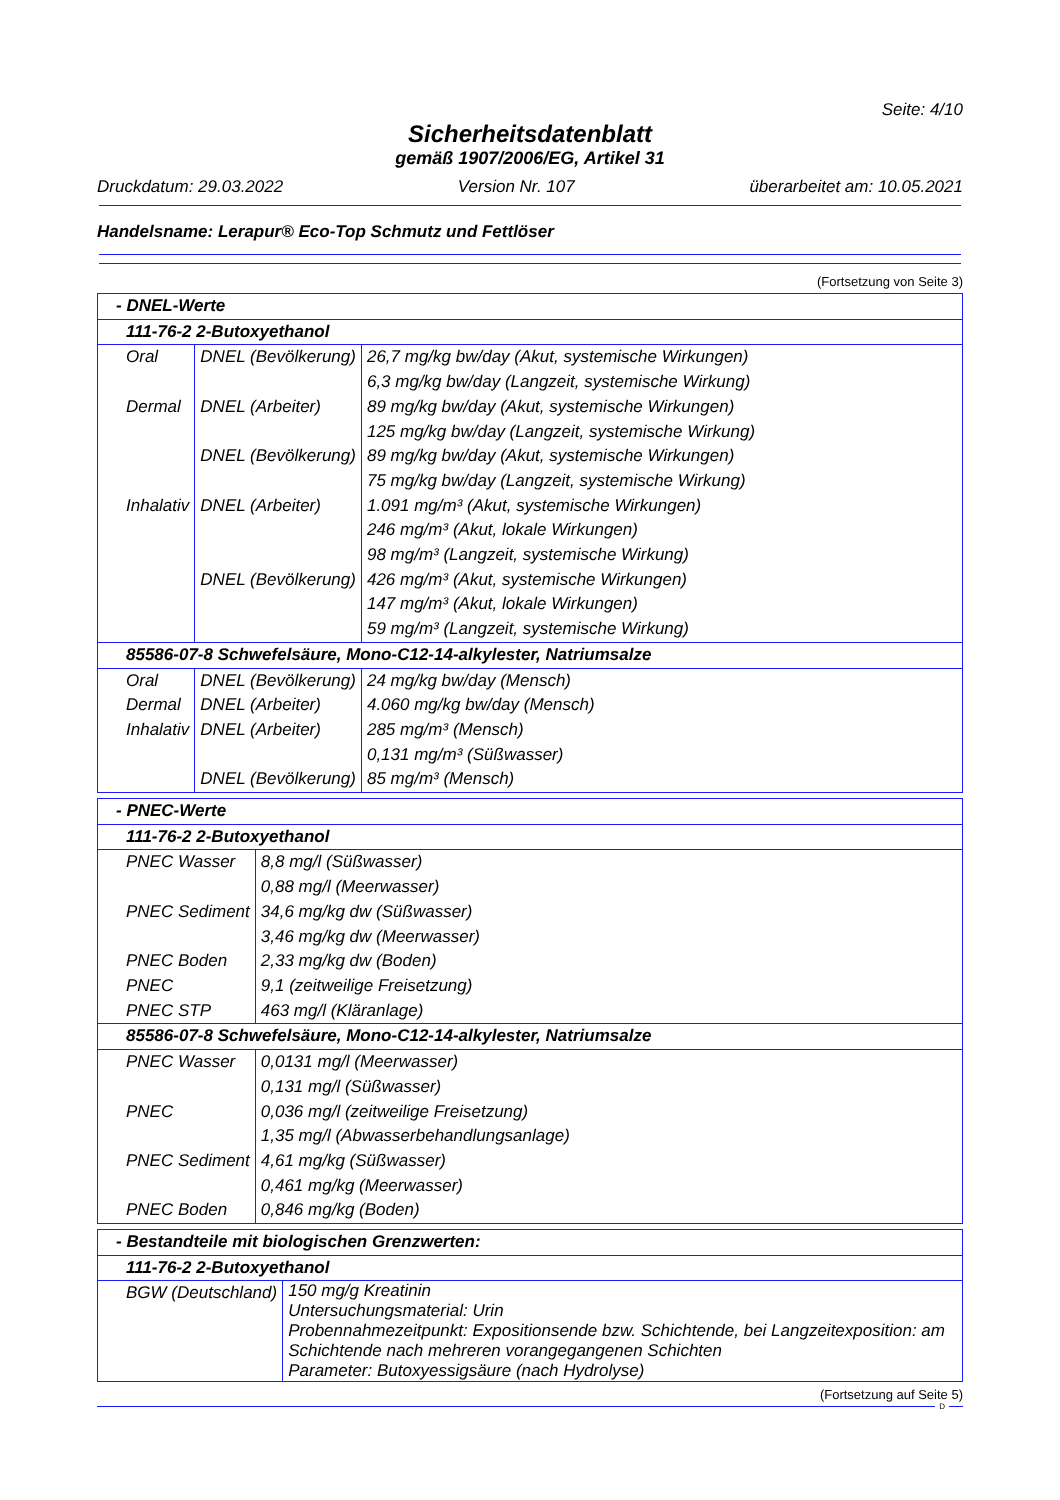Seite: 4/10
Sicherheitsdatenblatt
gemäß 1907/2006/EG, Artikel 31
Druckdatum: 29.03.2022 Version Nr. 107 überarbeitet am: 10.05.2021
Handelsname: Lerapur® Eco-Top Schmutz und Fettlöser
(Fortsetzung von Seite 3)
| - DNEL-Werte | | |
| 111-76-2 2-Butoxyethanol | | |
| Oral | DNEL (Bevölkerung) | 26,7 mg/kg bw/day (Akut, systemische Wirkungen) 6,3 mg/kg bw/day (Langzeit, systemische Wirkung) |
| Dermal | DNEL (Arbeiter) | 89 mg/kg bw/day (Akut, systemische Wirkungen) 125 mg/kg bw/day (Langzeit, systemische Wirkung) |
| | DNEL (Bevölkerung) | 89 mg/kg bw/day (Akut, systemische Wirkungen) 75 mg/kg bw/day (Langzeit, systemische Wirkung) |
| Inhalativ | DNEL (Arbeiter) | 1.091 mg/m³ (Akut, systemische Wirkungen) 246 mg/m³ (Akut, lokale Wirkungen) 98 mg/m³ (Langzeit, systemische Wirkung) |
| | DNEL (Bevölkerung) | 426 mg/m³ (Akut, systemische Wirkungen) 147 mg/m³ (Akut, lokale Wirkungen) 59 mg/m³ (Langzeit, systemische Wirkung) |
| 85586-07-8 Schwefelsäure, Mono-C12-14-alkylester, Natriumsalze | | |
| Oral | DNEL (Bevölkerung) | 24 mg/kg bw/day (Mensch) |
| Dermal | DNEL (Arbeiter) | 4.060 mg/kg bw/day (Mensch) |
| Inhalativ | DNEL (Arbeiter) | 285 mg/m³ (Mensch) 0,131 mg/m³ (Süßwasser) |
| | DNEL (Bevölkerung) | 85 mg/m³ (Mensch) |
| - PNEC-Werte | |
| 111-76-2 2-Butoxyethanol | |
| PNEC Wasser | 8,8 mg/l (Süßwasser) 0,88 mg/l (Meerwasser) |
| PNEC Sediment | 34,6 mg/kg dw (Süßwasser) 3,46 mg/kg dw (Meerwasser) |
| PNEC Boden | 2,33 mg/kg dw (Boden) |
| PNEC | 9,1 (zeitweilige Freisetzung) |
| PNEC STP | 463 mg/l (Kläranlage) |
| 85586-07-8 Schwefelsäure, Mono-C12-14-alkylester, Natriumsalze | |
| PNEC Wasser | 0,0131 mg/l (Meerwasser) 0,131 mg/l (Süßwasser) |
| PNEC | 0,036 mg/l (zeitweilige Freisetzung) 1,35 mg/l (Abwasserbehandlungsanlage) |
| PNEC Sediment | 4,61 mg/kg (Süßwasser) 0,461 mg/kg (Meerwasser) |
| PNEC Boden | 0,846 mg/kg (Boden) |
| - Bestandteile mit biologischen Grenzwerten: | |
| 111-76-2 2-Butoxyethanol | |
| BGW (Deutschland) | 150 mg/g Kreatinin Untersuchungsmaterial: Urin Probennahmezeitpunkt: Expositionsende bzw. Schichtende, bei Langzeitexposition: am Schichtende nach mehreren vorangegangenen Schichten Parameter: Butoxyessigsäure (nach Hydrolyse) |
(Fortsetzung auf Seite 5)
D